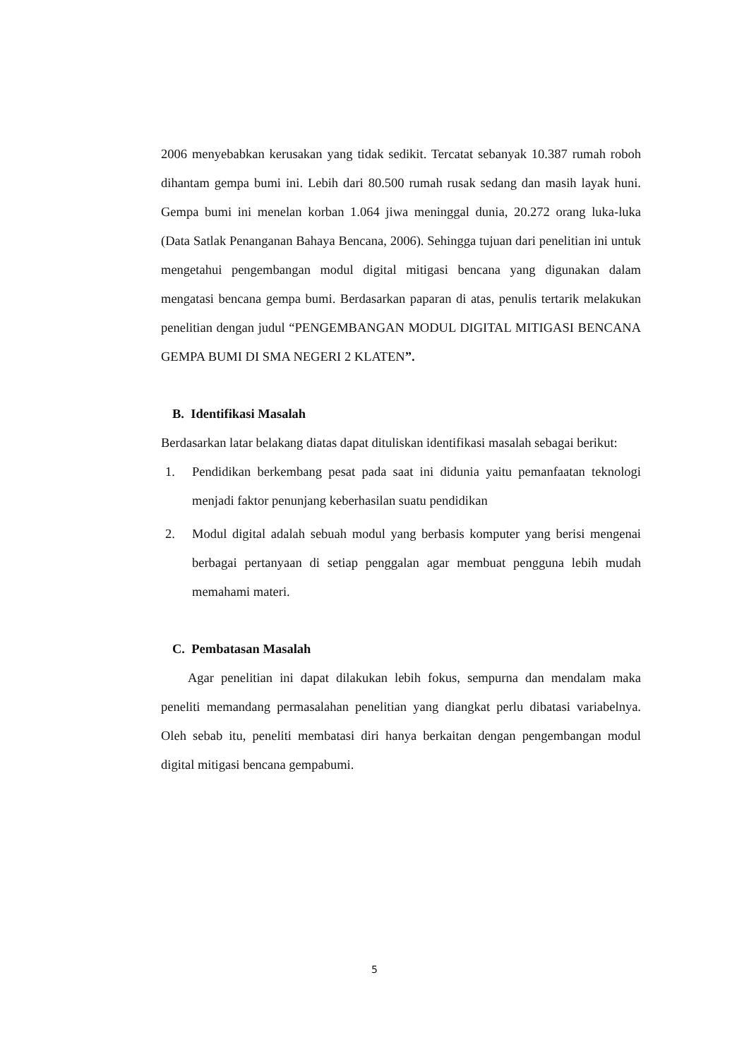2006 menyebabkan kerusakan yang tidak sedikit. Tercatat sebanyak 10.387 rumah roboh dihantam gempa bumi ini. Lebih dari 80.500 rumah rusak sedang dan masih layak huni. Gempa bumi ini menelan korban 1.064 jiwa meninggal dunia, 20.272 orang luka-luka (Data Satlak Penanganan Bahaya Bencana, 2006). Sehingga tujuan dari penelitian ini untuk mengetahui pengembangan modul digital mitigasi bencana yang digunakan dalam mengatasi bencana gempa bumi. Berdasarkan paparan di atas, penulis tertarik melakukan penelitian dengan judul “PENGEMBANGAN MODUL DIGITAL MITIGASI BENCANA GEMPA BUMI DI SMA NEGERI 2 KLATEN”.
B. Identifikasi Masalah
Berdasarkan latar belakang diatas dapat dituliskan identifikasi masalah sebagai berikut:
1. Pendidikan berkembang pesat pada saat ini didunia yaitu pemanfaatan teknologi menjadi faktor penunjang keberhasilan suatu pendidikan
2. Modul digital adalah sebuah modul yang berbasis komputer yang berisi mengenai berbagai pertanyaan di setiap penggalan agar membuat pengguna lebih mudah memahami materi.
C. Pembatasan Masalah
Agar penelitian ini dapat dilakukan lebih fokus, sempurna dan mendalam maka peneliti memandang permasalahan penelitian yang diangkat perlu dibatasi variabelnya. Oleh sebab itu, peneliti membatasi diri hanya berkaitan dengan pengembangan modul digital mitigasi bencana gempabumi.
5